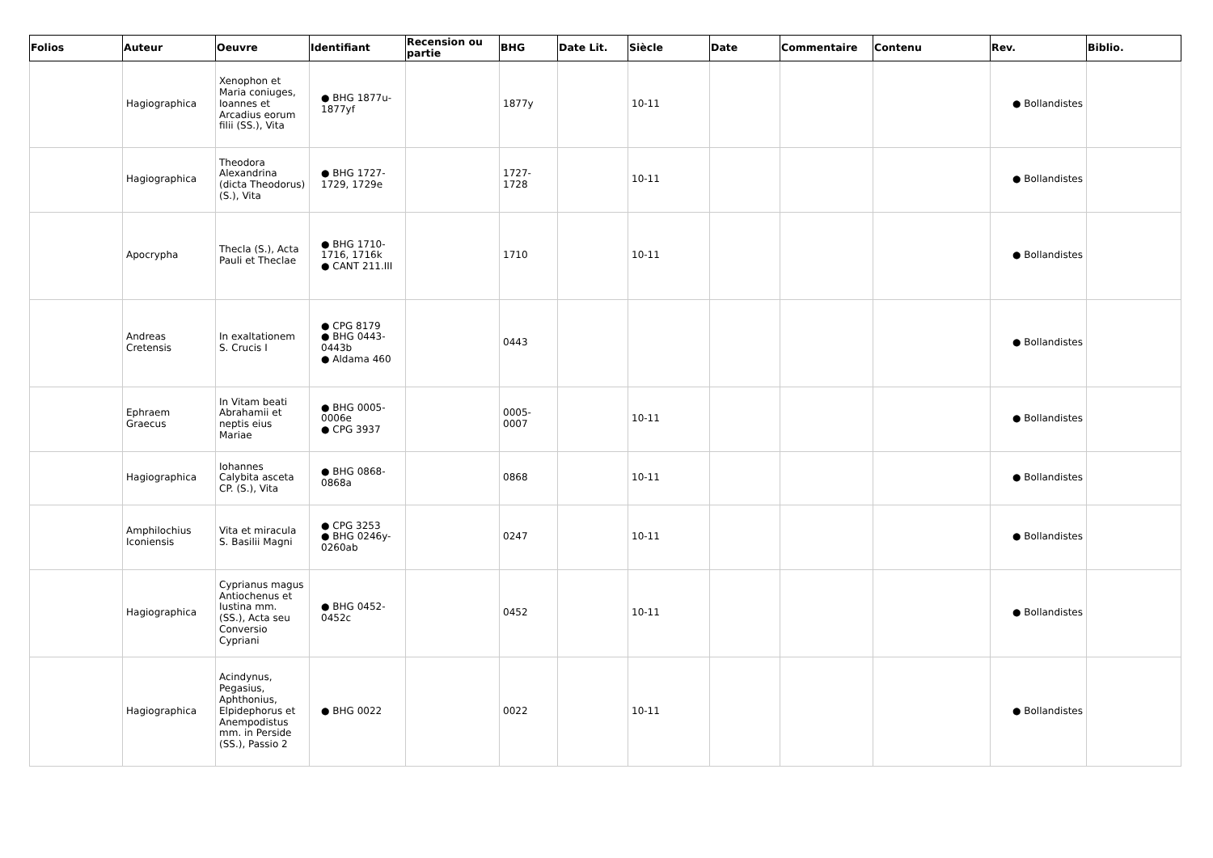| Folios | Auteur | Oeuvre | Identifiant | Recension ou partie | BHG | Date Lit. | Siècle | Date | Commentaire | Contenu | Rev. | Biblio. |
| --- | --- | --- | --- | --- | --- | --- | --- | --- | --- | --- | --- | --- |
| | Hagiographica | Xenophon et Maria coniuges, Ioannes et Arcadius eorum filii (SS.), Vita | ● BHG 1877u-1877yf | | 1877y | | 10-11 | | | | ● Bollandistes | |
| | Hagiographica | Theodora Alexandrina (dicta Theodorus) (S.), Vita | ● BHG 1727-1729, 1729e | | 1727-1728 | | 10-11 | | | | ● Bollandistes | |
| | Apocrypha | Thecla (S.), Acta Pauli et Theclae | ● BHG 1710-1716, 1716k ● CANT 211.III | | 1710 | | 10-11 | | | | ● Bollandistes | |
| | Andreas Cretensis | In exaltationem S. Crucis I | ● CPG 8179 ● BHG 0443-0443b ● Aldama 460 | | 0443 | | | | | | ● Bollandistes | |
| | Ephraem Graecus | In Vitam beati Abrahamii et neptis eius Mariae | ● BHG 0005-0006e ● CPG 3937 | | 0005-0007 | | 10-11 | | | | ● Bollandistes | |
| | Hagiographica | Iohannes Calybita asceta CP. (S.), Vita | ● BHG 0868-0868a | | 0868 | | 10-11 | | | | ● Bollandistes | |
| | Amphilochius Iconiensis | Vita et miracula S. Basilii Magni | ● CPG 3253 ● BHG 0246y-0260ab | | 0247 | | 10-11 | | | | ● Bollandistes | |
| | Hagiographica | Cyprianus magus Antiochenus et Iustina mm. (SS.), Acta seu Conversio Cypriani | ● BHG 0452-0452c | | 0452 | | 10-11 | | | | ● Bollandistes | |
| | Hagiographica | Acindynus, Pegasius, Aphthonius, Elpidephorus et Anempodistus mm. in Perside (SS.), Passio 2 | ● BHG 0022 | | 0022 | | 10-11 | | | | ● Bollandistes | |